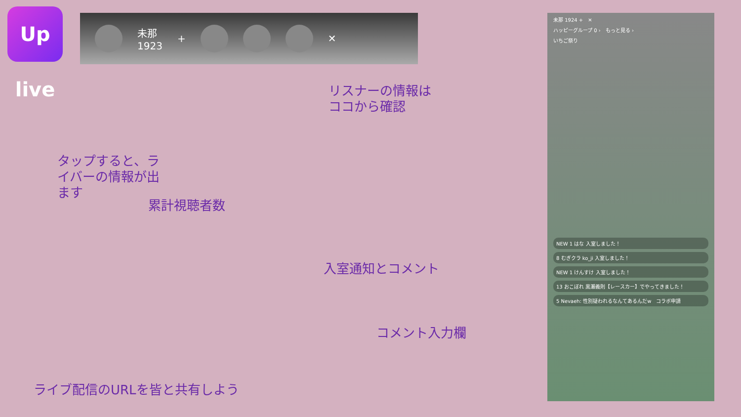Up live
未那
1923 + ✕
リスナーの情報は
ココから確認
タップすると、ライバーの情報が出ます
累計視聴者数
入室通知とコメント
コメント入力欄
ライブ配信のURLを皆と共有しよう
未那 1924 +　✕
ハッピーグループ 0 ›　もっと見る ›
いちご祭り
NEW 1 はな 入室しました！
8 むぎクラ ko_ji 入室しました！
NEW 1 けんすけ 入室しました！
13 おこぼれ 黒瀬義則【レースカー】でやってきました！
5 Nevaeh: 性別疑われるなんてあるんだw　コラボ申請